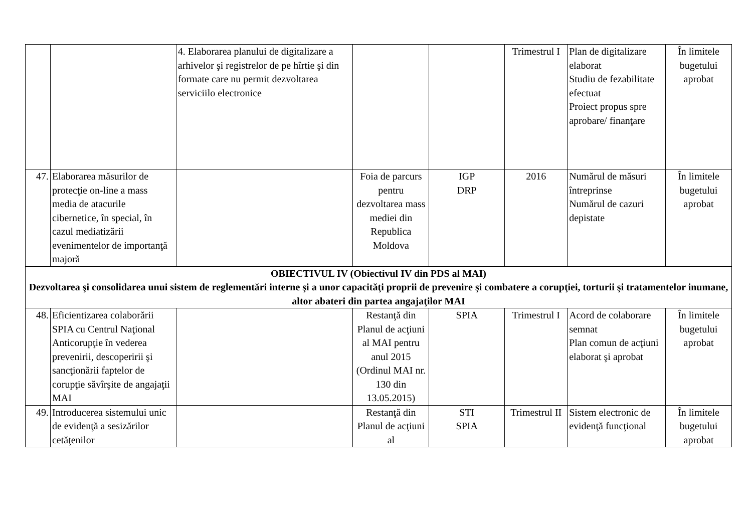| | | 4. Elaborarea planului de digitalizare a arhivelor şi registrelor de pe hîrtie şi din formate care nu permit dezvoltarea serviciilo electronice | | | Trimestrul I | Plan de digitalizare elaborat Studiu de fezabilitate efectuat Proiect propus spre aprobare/ finanţare | În limitele bugetului aprobat |
| 47. | Elaborarea măsurilor de protecţie on-line a mass media de atacurile cibernetice, în special, în cazul mediatizării evenimentelor de importanţă majoră | | Foia de parcurs pentru dezvoltarea mass mediei din Republica Moldova | IGP DRP | 2016 | Numărul de măsuri întreprinse Numărul de cazuri depistate | În limitele bugetului aprobat |
| OBIECTIVUL IV (Obiectivul IV din PDS al MAI) Dezvoltarea şi consolidarea unui sistem de reglementări interne şi a unor capacităţi proprii de prevenire şi combatere a corupţiei, torturii şi tratamentelor inumane, altor abateri din partea angajaţilor MAI | | | | | | | |
| 48. | Eficientizarea colaborării SPIA cu Centrul Naţional Anticorupţie în vederea prevenirii, descoperirii şi sancţionării faptelor de corupţie săvîrşite de angajaţii MAI | | Restanţă din Planul de acţiuni al MAI pentru anul 2015 (Ordinul MAI nr. 130 din 13.05.2015) | SPIA | Trimestrul I | Acord de colaborare semnat Plan comun de acţiuni elaborat şi aprobat | În limitele bugetului aprobat |
| 49. | Introducerea sistemului unic de evidenţă a sesizărilor cetăţenilor | | Restanţă din Planul de acţiuni al | STI SPIA | Trimestrul II | Sistem electronic de evidenţă funcţional | În limitele bugetului aprobat |